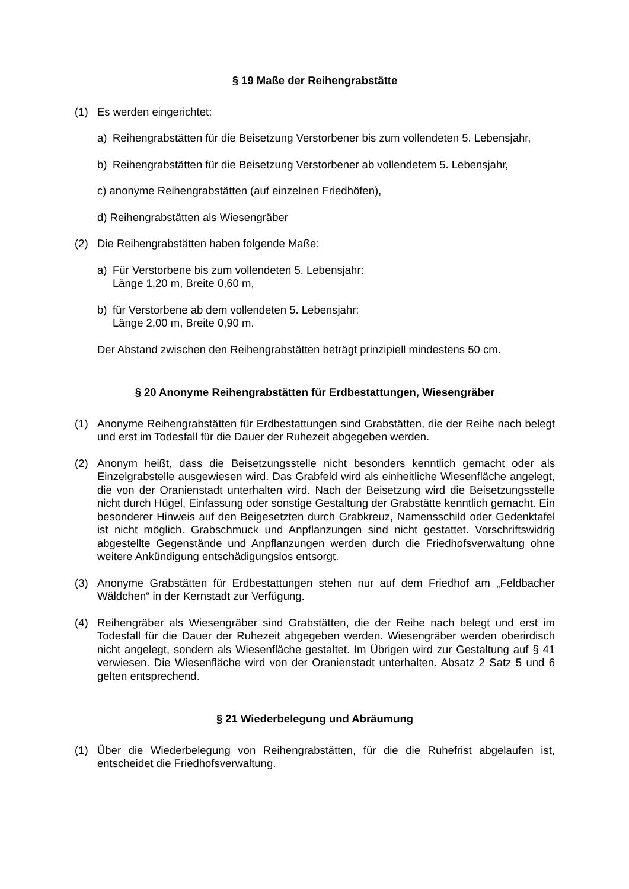§ 19 Maße der Reihengrabstätte
(1) Es werden eingerichtet:
a) Reihengrabstätten für die Beisetzung Verstorbener bis zum vollendeten 5. Lebensjahr,
b) Reihengrabstätten für die Beisetzung Verstorbener ab vollendetem 5. Lebensjahr,
c) anonyme Reihengrabstätten (auf einzelnen Friedhöfen),
d) Reihengrabstätten als Wiesengräber
(2) Die Reihengrabstätten haben folgende Maße:
a) Für Verstorbene bis zum vollendeten 5. Lebensjahr:
Länge 1,20 m, Breite 0,60 m,
b) für Verstorbene ab dem vollendeten 5. Lebensjahr:
Länge 2,00 m, Breite 0,90 m.
Der Abstand zwischen den Reihengrabstätten beträgt prinzipiell mindestens 50 cm.
§ 20 Anonyme Reihengrabstätten für Erdbestattungen, Wiesengräber
(1) Anonyme Reihengrabstätten für Erdbestattungen sind Grabstätten, die der Reihe nach belegt und erst im Todesfall für die Dauer der Ruhezeit abgegeben werden.
(2) Anonym heißt, dass die Beisetzungsstelle nicht besonders kenntlich gemacht oder als Einzelgrabstelle ausgewiesen wird. Das Grabfeld wird als einheitliche Wiesenfläche angelegt, die von der Oranienstadt unterhalten wird. Nach der Beisetzung wird die Beisetzungsstelle nicht durch Hügel, Einfassung oder sonstige Gestaltung der Grabstätte kenntlich gemacht. Ein besonderer Hinweis auf den Beigesetzten durch Grabkreuz, Namensschild oder Gedenktafel ist nicht möglich. Grabschmuck und Anpflanzungen sind nicht gestattet. Vorschriftswidrig abgestellte Gegenstände und Anpflanzungen werden durch die Friedhofsverwaltung ohne weitere Ankündigung entschädigungslos entsorgt.
(3) Anonyme Grabstätten für Erdbestattungen stehen nur auf dem Friedhof am „Feldbacher Wäldchen“ in der Kernstadt zur Verfügung.
(4) Reihengräber als Wiesengräber sind Grabstätten, die der Reihe nach belegt und erst im Todesfall für die Dauer der Ruhezeit abgegeben werden. Wiesengräber werden oberirdisch nicht angelegt, sondern als Wiesenfläche gestaltet. Im Übrigen wird zur Gestaltung auf § 41 verwiesen. Die Wiesenfläche wird von der Oranienstadt unterhalten. Absatz 2 Satz 5 und 6 gelten entsprechend.
§ 21 Wiederbelegung und Abräumung
(1) Über die Wiederbelegung von Reihengrabstätten, für die die Ruhefrist abgelaufen ist, entscheidet die Friedhofsverwaltung.